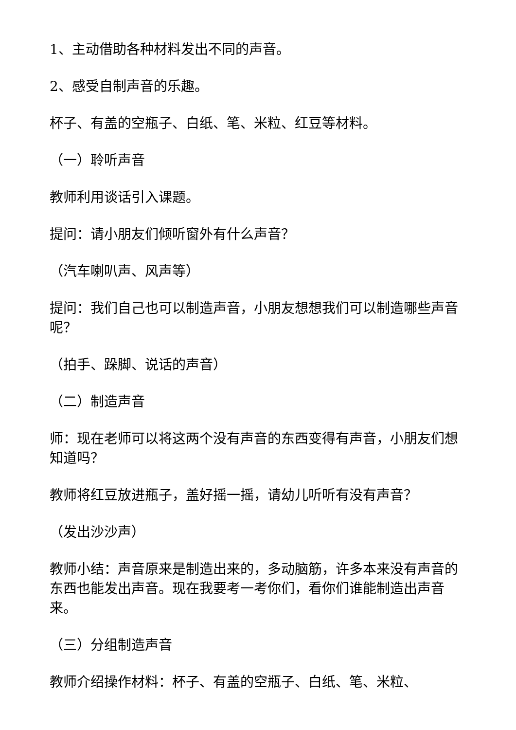1、主动借助各种材料发出不同的声音。
2、感受自制声音的乐趣。
杯子、有盖的空瓶子、白纸、笔、米粒、红豆等材料。
（一）聆听声音
教师利用谈话引入课题。
提问：请小朋友们倾听窗外有什么声音？
（汽车喇叭声、风声等）
提问：我们自己也可以制造声音，小朋友想想我们可以制造哪些声音呢？
（拍手、跺脚、说话的声音）
（二）制造声音
师：现在老师可以将这两个没有声音的东西变得有声音，小朋友们想知道吗？
教师将红豆放进瓶子，盖好摇一摇，请幼儿听听有没有声音？
（发出沙沙声）
教师小结：声音原来是制造出来的，多动脑筋，许多本来没有声音的东西也能发出声音。现在我要考一考你们，看你们谁能制造出声音来。
（三）分组制造声音
教师介绍操作材料：杯子、有盖的空瓶子、白纸、笔、米粒、